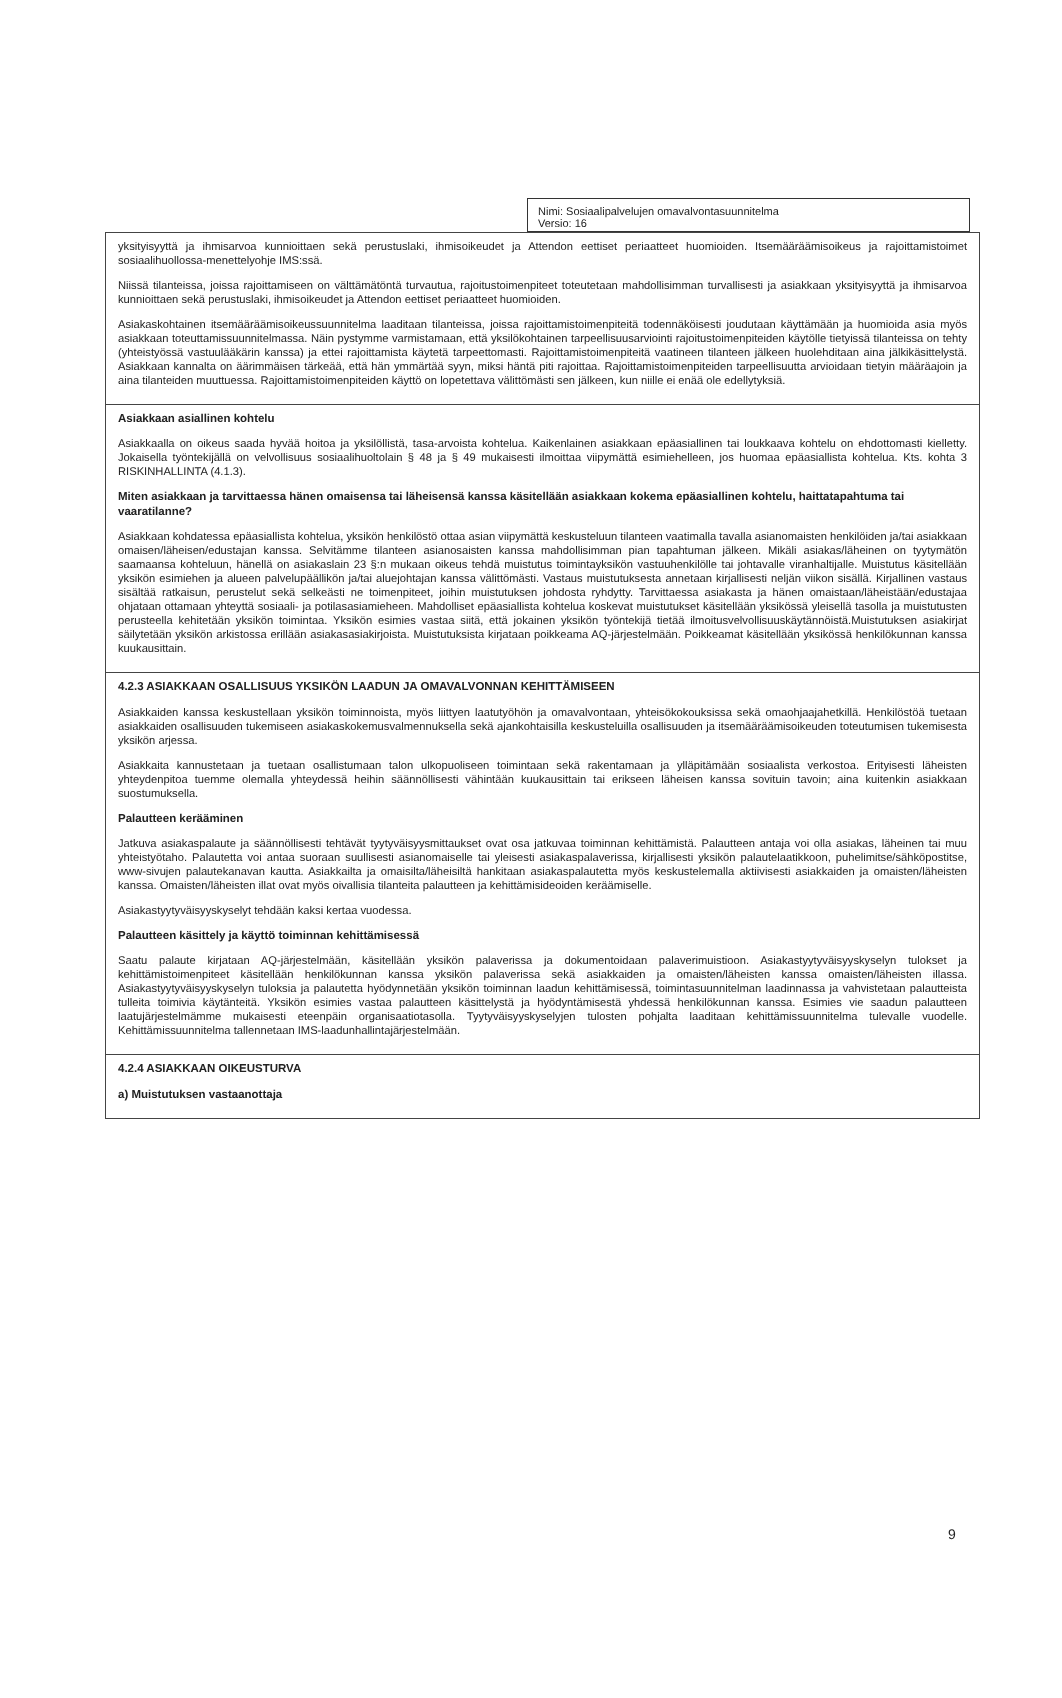Nimi: Sosiaalipalvelujen omavalvontasuunnitelma
Versio: 16
| yksityisyyttä ja ihmisarvoa kunnioittaen sekä perustuslaki, ihmisoikeudet ja Attendon eettiset periaatteet huomioiden. Itsemääräämisoikeus ja rajoittamistoimet sosiaalihuollossa-menettelyohje IMS:ssä. Niissä tilanteissa, joissa rajoittamiseen on välttämätöntä turvautua, rajoitustoimenpiteet toteutetaan mahdollisimman turvallisesti ja asiakkaan yksityisyyttä ja ihmisarvoa kunnioittaen sekä perustuslaki, ihmisoikeudet ja Attendon eettiset periaatteet huomioiden. Asiakaskohtainen itsemääräämisoikeussuunnitelma laaditaan tilanteissa, joissa rajoittamistoimenpiteitä todennäköisesti joudutaan käyttämään ja huomioida asia myös asiakkaan toteuttamissuunnitelmassa. Näin pystymme varmistamaan, että yksilökohtainen tarpeellisuusarviointi rajoitustoimenpiteiden käytölle tietyissä tilanteissa on tehty (yhteistyössä vastuulääkärin kanssa) ja ettei rajoittamista käytetä tarpeettomasti. Rajoittamistoimenpiteitä vaatineen tilanteen jälkeen huolehditaan aina jälkikäsittelystä. Asiakkaan kannalta on äärimmäisen tärkeää, että hän ymmärtää syyn, miksi häntä piti rajoittaa. Rajoittamistoimenpiteiden tarpeellisuutta arvioidaan tietyin määräajoin ja aina tilanteiden muuttuessa. Rajoittamistoimenpiteiden käyttö on lopetettava välittömästi sen jälkeen, kun niille ei enää ole edellytyksiä. |
| Asiakkaan asiallinen kohtelu Asiakkaalla on oikeus saada hyvää hoitoa ja yksilöllistä, tasa-arvoista kohtelua. Kaikenlainen asiakkaan epäasiallinen tai loukkaava kohtelu on ehdottomasti kielletty. Jokaisella työntekijällä on velvollisuus sosiaalihuoltolain § 48 ja § 49 mukaisesti ilmoittaa viipymättä esimiehelleen, jos huomaa epäasiallista kohtelua. Kts. kohta 3 RISKINHALLINTA (4.1.3). Miten asiakkaan ja tarvittaessa hänen omaisensa tai läheisensä kanssa käsitellään asiakkaan kokema epäasiallinen kohtelu, haittatapahtuma tai vaaratilanne? Asiakkaan kohdatessa epäasiallista kohtelua, yksikön henkilöstö ottaa asian viipymättä keskusteluun tilanteen vaatimalla tavalla asianomaisten henkilöiden ja/tai asiakkaan omaisen/läheisen/edustajan kanssa. Selvitämme tilanteen asianosaisten kanssa mahdollisimman pian tapahtuman jälkeen. Mikäli asiakas/läheinen on tyytymätön saamaansa kohteluun, hänellä on asiakaslain 23 §:n mukaan oikeus tehdä muistutus toimintayksikön vastuuhenkilölle tai johtavalle viranhaltijalle. Muistutus käsitellään yksikön esimiehen ja alueen palvelupäällikön ja/tai aluejohtajan kanssa välittömästi. Vastaus muistutuksesta annetaan kirjallisesti neljän viikon sisällä. Kirjallinen vastaus sisältää ratkaisun, perustelut sekä selkeästi ne toimenpiteet, joihin muistutuksen johdosta ryhdytty. Tarvittaessa asiakasta ja hänen omaistaan/läheistään/edustajaa ohjataan ottamaan yhteyttä sosiaali- ja potilasasiamieheen. Mahdolliset epäasiallista kohtelua koskevat muistutukset käsitellään yksikössä yleisellä tasolla ja muistutusten perusteella kehitetään yksikön toimintaa. Yksikön esimies vastaa siitä, että jokainen yksikön työntekijä tietää ilmoitusvelvollisuuskäytännöistä.Muistutuksen asiakirjat säilytetään yksikön arkistossa erillään asiakasasiakirjoista. Muistutuksista kirjataan poikkeama AQ-järjestelmään. Poikkeamat käsitellään yksikössä henkilökunnan kanssa kuukausittain. |
| 4.2.3 ASIAKKAAN OSALLISUUS YKSIKÖN LAADUN JA OMAVALVONNAN KEHITTÄMISEEN Asiakkaiden kanssa keskustellaan yksikön toiminnoista, myös liittyen laatutyöhön ja omavalvontaan, yhteisökokouksissa sekä omaohjaajahetkillä. Henkilöstöä tuetaan asiakkaiden osallisuuden tukemiseen asiakaskokemusvalmennuksella sekä ajankohtaisilla keskusteluilla osallisuuden ja itsemääräämisoikeuden toteutumisen tukemisesta yksikön arjessa. Asiakkaita kannustetaan ja tuetaan osallistumaan talon ulkopuoliseen toimintaan sekä rakentamaan ja ylläpitämään sosiaalista verkostoa. Erityisesti läheisten yhteydenpitoa tuemme olemalla yhteydessä heihin säännöllisesti vähintään kuukausittain tai erikseen läheisen kanssa sovituin tavoin; aina kuitenkin asiakkaan suostumuksella. Palautteen kerääminen Jatkuva asiakaspalaute ja säännöllisesti tehtävät tyytyväisyysmittaukset ovat osa jatkuvaa toiminnan kehittämistä. Palautteen antaja voi olla asiakas, läheinen tai muu yhteistyötaho. Palautetta voi antaa suoraan suullisesti asianomaiselle tai yleisesti asiakaspalaverissa, kirjallisesti yksikön palautelaatikkoon, puhelimitse/sähköpostitse, www-sivujen palautekanavan kautta. Asiakkailta ja omaisilta/läheisiltä hankitaan asiakaspalautetta myös keskustelemalla aktiivisesti asiakkaiden ja omaisten/läheisten kanssa. Omaisten/läheisten illat ovat myös oivallisia tilanteita palautteen ja kehittämisideoiden keräämiselle. Asiakastyytyväisyyskyselyt tehdään kaksi kertaa vuodessa. Palautteen käsittely ja käyttö toiminnan kehittämisessä Saatu palaute kirjataan AQ-järjestelmään, käsitellään yksikön palaverissa ja dokumentoidaan palaverimuistioon. Asiakastyytyväisyyskyselyn tulokset ja kehittämistoimenpiteet käsitellään henkilökunnan kanssa yksikön palaverissa sekä asiakkaiden ja omaisten/läheisten kanssa omaisten/läheisten illassa. Asiakastyytyväisyyskyselyn tuloksia ja palautetta hyödynnetään yksikön toiminnan laadun kehittämisessä, toimintasuunnitelman laadinnassa ja vahvistetaan palautteista tulleita toimivia käytänteitä. Yksikön esimies vastaa palautteen käsittelystä ja hyödyntämisestä yhdessä henkilökunnan kanssa. Esimies vie saadun palautteen laatujärjestelmämme mukaisesti eteenpäin organisaatiotasolla. Tyytyväisyyskyselyjen tulosten pohjalta laaditaan kehittämissuunnitelma tulevalle vuodelle. Kehittämissuunnitelma tallennetaan IMS-laadunhallintajärjestelmään. |
| 4.2.4 ASIAKKAAN OIKEUSTURVA a) Muistutuksen vastaanottaja |
9